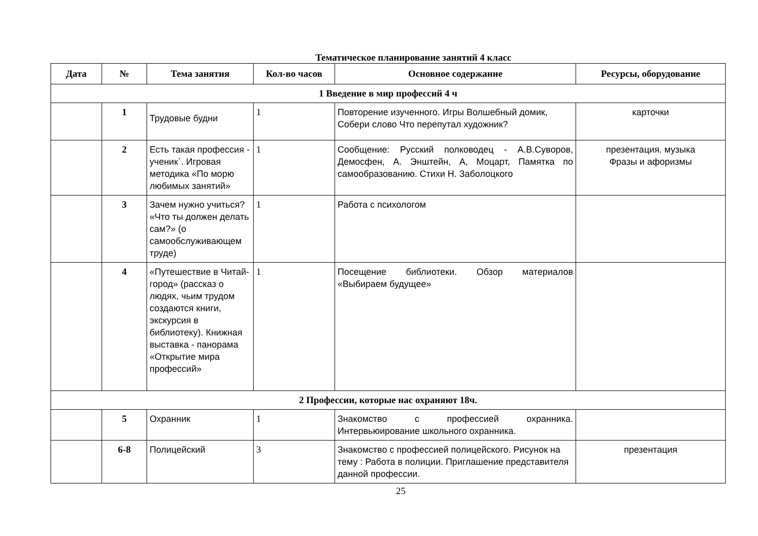Тематическое планирование занятий 4 класс
| Дата | № | Тема занятия | Кол-во часов | Основное содержание | Ресурсы, оборудование |
| --- | --- | --- | --- | --- | --- |
| 1 Введение в мир профессий 4 ч | | | | | |
| | 1 | Трудовые будни | 1 | Повторение изученного. Игры Волшебный домик, Собери слово Что перепутал художник? | карточки |
| | 2 | Есть такая профессия - ученик`. Игровая методика «По морю любимых занятий» | 1 | Сообщение: Русский полководец - А.В.Суворов, Демосфен, А. Энштейн, А, Моцарт, Памятка по самообразованию. Стихи Н. Заболоцкого | презентация. музыка Фразы и афоризмы |
| | 3 | Зачем нужно учиться? «Что ты должен делать сам?» (о самообслуживающем труде) | 1 | Работа с психологом | |
| | 4 | «Путешествие в Читай-город» (рассказ о людях, чьим трудом создаются книги, экскурсия в библиотеку). Книжная выставка - панорама «Открытие мира профессий» | 1 | Посещение библиотеки. Обзор материалов «Выбираем будущее» | |
| 2 Профессии, которые нас охраняют 18ч. | | | | | |
| | 5 | Охранник | 1 | Знакомство с профессией охранника. Интервьюирование школьного охранника. | |
| | 6-8 | Полицейский | 3 | Знакомство с профессией полицейского. Рисунок на тему : Работа в полиции. Приглашение представителя данной профессии. | презентация |
25